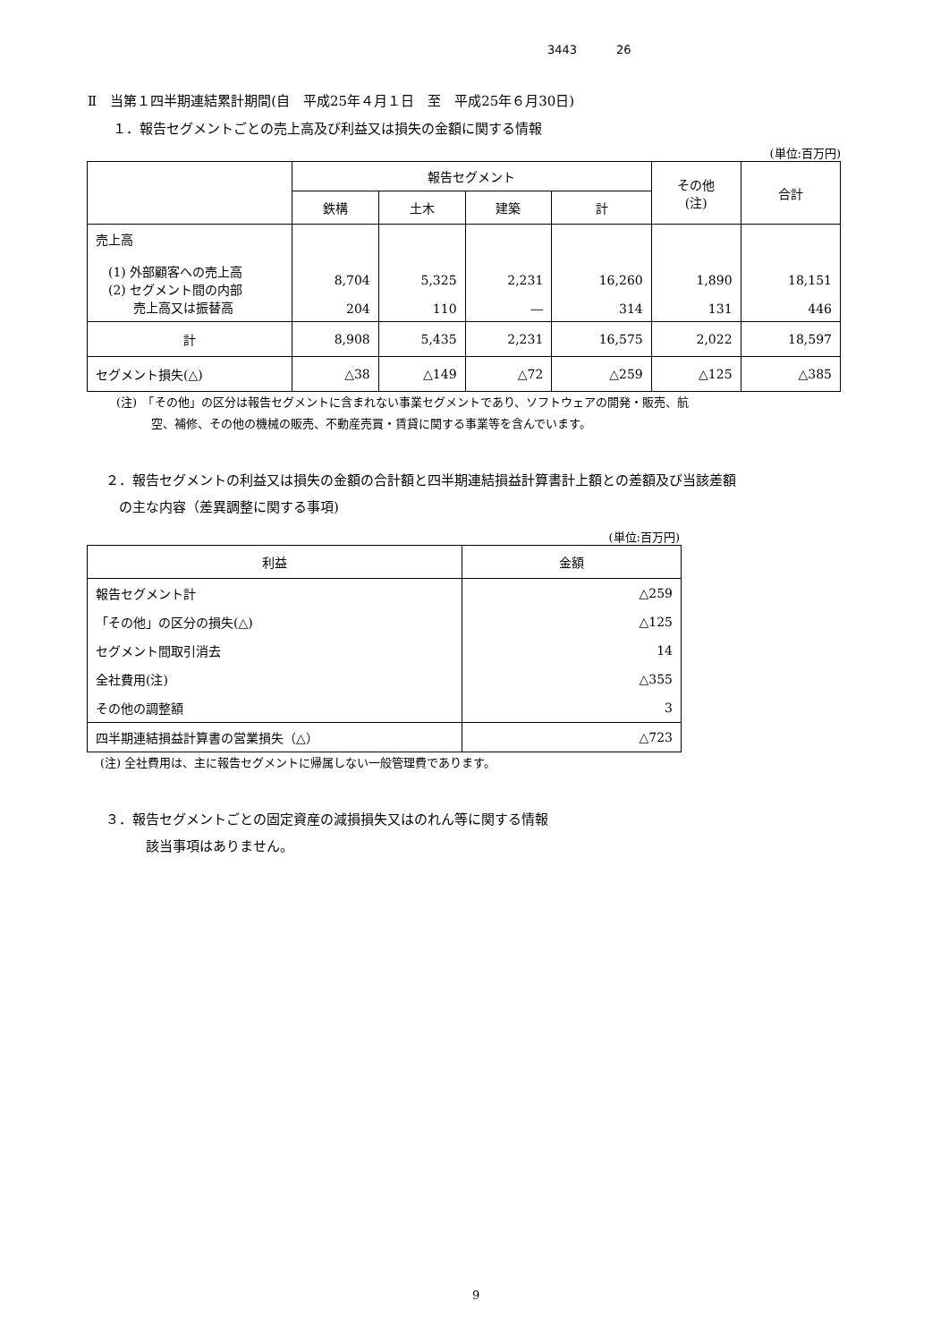3443 26
Ⅱ　当第１四半期連結累計期間(自　平成25年４月１日　至　平成25年６月30日)
１．報告セグメントごとの売上高及び利益又は損失の金額に関する情報
(単位:百万円)
| | 報告セグメント | | | | その他 (注) | 合計 |
| --- | --- | --- | --- | --- | --- | --- |
| | 鉄構 | 土木 | 建築 | 計 | | |
| 売上高 (1) 外部顧客への売上高 (2) セグメント間の内部 売上高又は振替高 | 8,704 204 | 5,325 110 | 2,231 ― | 16,260 314 | 1,890 131 | 18,151 446 |
| 計 | 8,908 | 5,435 | 2,231 | 16,575 | 2,022 | 18,597 |
| セグメント損失(△) | △38 | △149 | △72 | △259 | △125 | △385 |
(注)　「その他」の区分は報告セグメントに含まれない事業セグメントであり、ソフトウェアの開発・販売、航
　　　空、補修、その他の機械の販売、不動産売買・賃貸に関する事業等を含んでいます。
２．報告セグメントの利益又は損失の金額の合計額と四半期連結損益計算書計上額との差額及び当該差額
　の主な内容（差異調整に関する事項)
(単位:百万円)
| 利益 | 金額 |
| --- | --- |
| 報告セグメント計 | △259 |
| 「その他」の区分の損失(△) | △125 |
| セグメント間取引消去 | 14 |
| 全社費用(注) | △355 |
| その他の調整額 | 3 |
| 四半期連結損益計算書の営業損失（△） | △723 |
(注) 全社費用は、主に報告セグメントに帰属しない一般管理費であります。
３．報告セグメントごとの固定資産の減損損失又はのれん等に関する情報
　　　該当事項はありません。
9